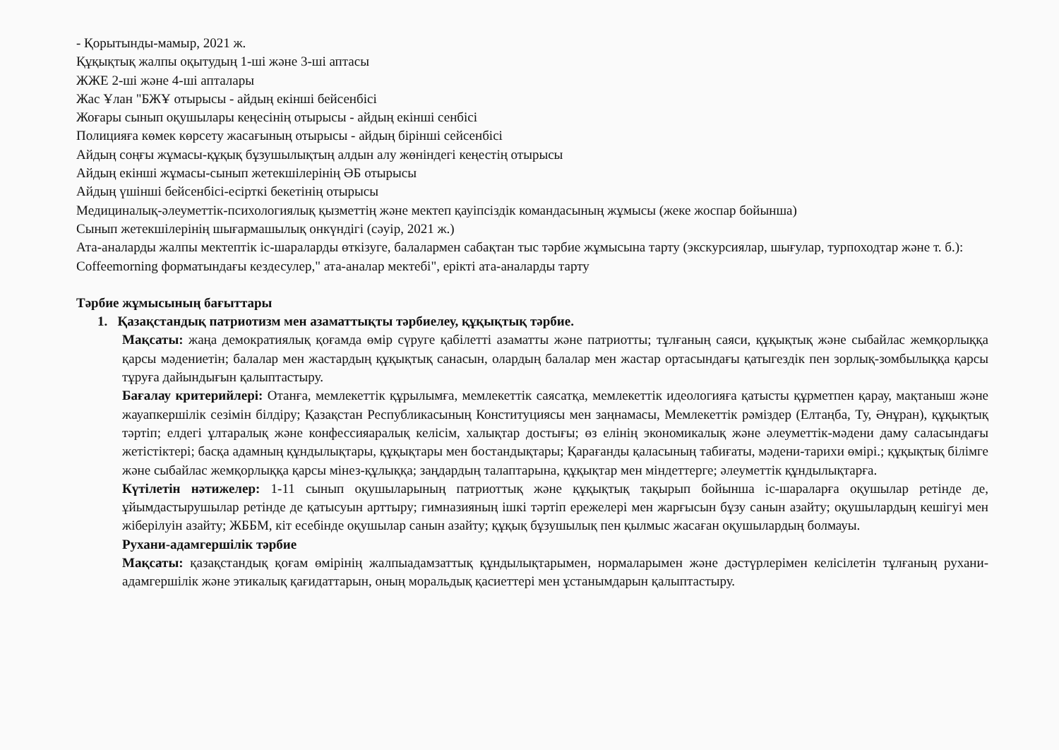- Қорытынды-мамыр, 2021 ж.
Құқықтық жалпы оқытудың 1-ші және 3-ші аптасы
ЖЖЕ 2-ші және 4-ші апталары
Жас Ұлан "БЖҰ отырысы - айдың екінші бейсенбісі
Жоғары сынып оқушылары кеңесінің отырысы - айдың екінші сенбісі
Полицияға көмек көрсету жасағының отырысы - айдың бірінші сейсенбісі
Айдың соңғы жұмасы-құқық бұзушылықтың алдын алу жөніндегі кеңестің отырысы
Айдың екінші жұмасы-сынып жетекшілерінің ӘБ отырысы
Айдың үшінші бейсенбісі-есірткі бекетінің отырысы
Медициналық-әлеуметтік-психологиялық қызметтің және мектеп қауіпсіздік командасының жұмысы (жеке жоспар бойынша)
Сынып жетекшілерінің шығармашылық онкүндігі (сәуір, 2021 ж.)
Ата-аналарды жалпы мектептік іс-шараларды өткізуге, балалармен сабақтан тыс тәрбие жұмысына тарту (экскурсиялар, шығулар, турпоходтар және т. б.): Coffeemorning форматындағы кездесулер," ата-аналар мектебі", ерікті ата-аналарды тарту
Тәрбие жұмысының бағыттары
1. Қазақстандық патриотизм мен азаматтықты тәрбиелеу, құқықтық тәрбие.
Мақсаты: жаңа демократиялық қоғамда өмір сүруге қабілетті азаматты және патриотты; тұлғаның саяси, құқықтық және сыбайлас жемқорлыққа қарсы мәдениетін; балалар мен жастардың құқықтық санасын, олардың балалар мен жастар ортасындағы қатыгездік пен зорлық-зомбылыққа қарсы тұруға дайындығын қалыптастыру.
Бағалау критерийлері: Отанға, мемлекеттік құрылымға, мемлекеттік саясатқа, мемлекеттік идеологияға қатысты құрметпен қарау, мақтаныш және жауапкершілік сезімін білдіру; Қазақстан Республикасының Конституциясы мен заңнамасы, Мемлекеттік рәміздер (Елтаңба, Ту, Әнұран), құқықтық тәртіп; елдегі ұлтаралық және конфессияаралық келісім, халықтар достығы; өз елінің экономикалық және әлеуметтік-мәдени даму саласындағы жетістіктері; басқа адамның құндылықтары, құқықтары мен бостандықтары; Қарағанды қаласының табиғаты, мәдени-тарихи өмірі.; құқықтық білімге және сыбайлас жемқорлыққа қарсы мінез-құлыққа; заңдардың талаптарына, құқықтар мен міндеттерге; әлеуметтік құндылықтарға.
Күтілетін нәтижелер: 1-11 сынып оқушыларының патриоттық және құқықтық тақырып бойынша іс-шараларға оқушылар ретінде де, ұйымдастырушылар ретінде де қатысуын арттыру; гимназияның ішкі тәртіп ережелері мен жарғысын бұзу санын азайту; оқушылардың кешігуі мен жіберілуін азайту; ЖББМ, кіт есебінде оқушылар санын азайту; құқық бұзушылық пен қылмыс жасаған оқушылардың болмауы.
Рухани-адамгершілік тәрбие
Мақсаты: қазақстандық қоғам өмірінің жалпыадамзаттық құндылықтарымен, нормаларымен және дәстүрлерімен келісілетін тұлғаның рухани-адамгершілік және этикалық қағидаттарын, оның моральдық қасиеттері мен ұстанымдарын қалыптастыру.